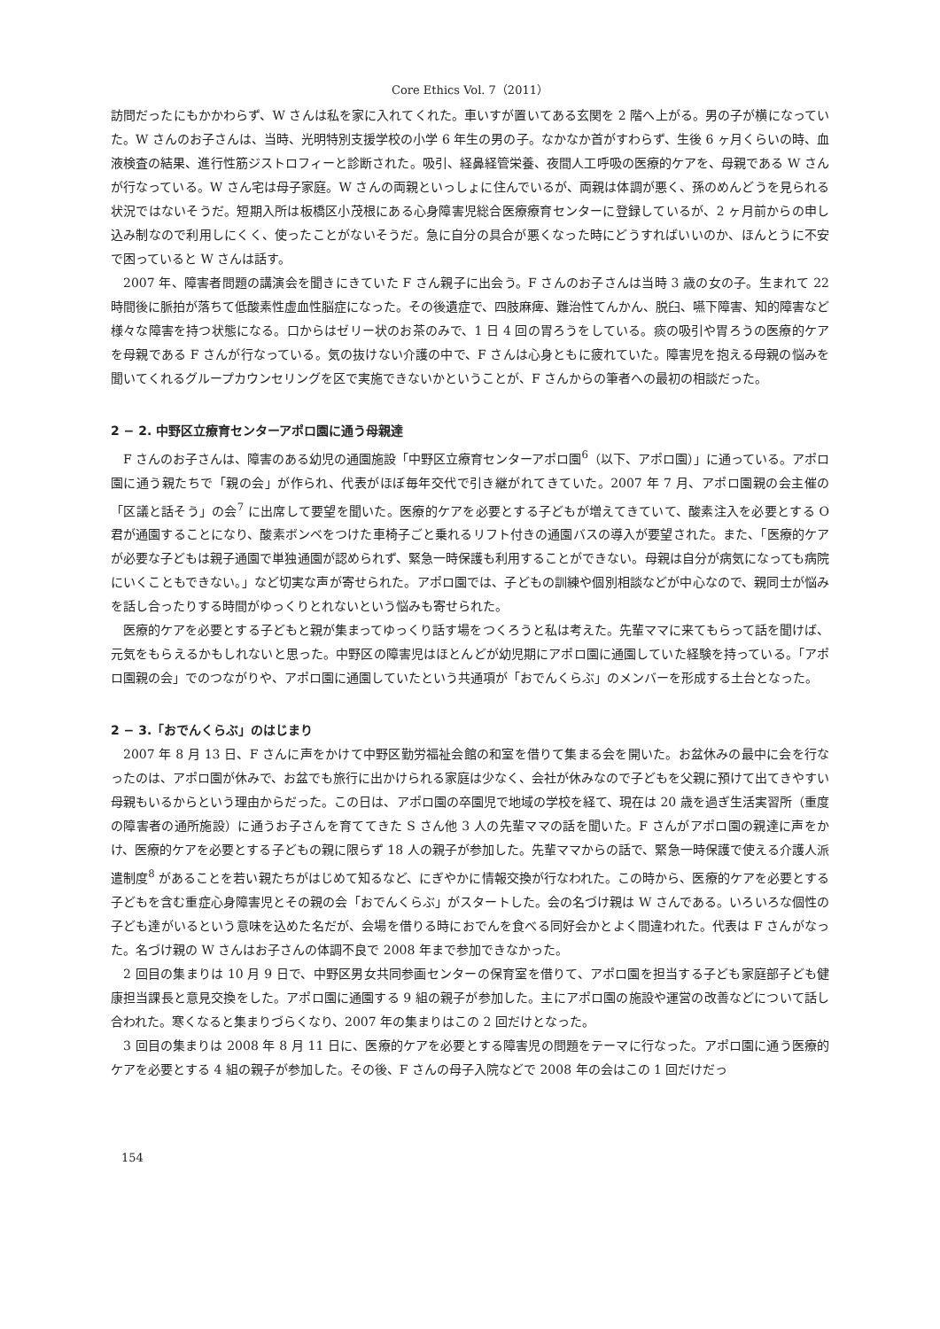Core Ethics Vol. 7（2011）
訪問だったにもかかわらず、W さんは私を家に入れてくれた。車いすが置いてある玄関を 2 階へ上がる。男の子が横になっていた。W さんのお子さんは、当時、光明特別支援学校の小学 6 年生の男の子。なかなか首がすわらず、生後 6 ヶ月くらいの時、血液検査の結果、進行性筋ジストロフィーと診断された。吸引、経鼻経管栄養、夜間人工呼吸の医療的ケアを、母親である W さんが行なっている。W さん宅は母子家庭。W さんの両親といっしょに住んでいるが、両親は体調が悪く、孫のめんどうを見られる状況ではないそうだ。短期入所は板橋区小茂根にある心身障害児総合医療療育センターに登録しているが、2 ヶ月前からの申し込み制なので利用しにくく、使ったことがないそうだ。急に自分の具合が悪くなった時にどうすればいいのか、ほんとうに不安で困っていると W さんは話す。
2007 年、障害者問題の講演会を聞きにきていた F さん親子に出会う。F さんのお子さんは当時 3 歳の女の子。生まれて 22 時間後に脈拍が落ちて低酸素性虚血性脳症になった。その後遺症で、四肢麻痺、難治性てんかん、脱臼、嚥下障害、知的障害など様々な障害を持つ状態になる。口からはゼリー状のお茶のみで、1 日 4 回の胃ろうをしている。痰の吸引や胃ろうの医療的ケアを母親である F さんが行なっている。気の抜けない介護の中で、F さんは心身ともに疲れていた。障害児を抱える母親の悩みを聞いてくれるグループカウンセリングを区で実施できないかということが、F さんからの筆者への最初の相談だった。
2 − 2. 中野区立療育センターアポロ園に通う母親達
F さんのお子さんは、障害のある幼児の通園施設「中野区立療育センターアポロ園<sup>6</sup>（以下、アポロ園）」に通っている。アポロ園に通う親たちで「親の会」が作られ、代表がほぼ毎年交代で引き継がれてきていた。2007 年 7 月、アポロ園親の会主催の「区議と話そう」の会<sup>7</sup> に出席して要望を聞いた。医療的ケアを必要とする子どもが増えてきていて、酸素注入を必要とする O 君が通園することになり、酸素ボンベをつけた車椅子ごと乗れるリフト付きの通園バスの導入が要望された。また、「医療的ケアが必要な子どもは親子通園で単独通園が認められず、緊急一時保護も利用することができない。母親は自分が病気になっても病院にいくこともできない。」など切実な声が寄せられた。アポロ園では、子どもの訓練や個別相談などが中心なので、親同士が悩みを話し合ったりする時間がゆっくりとれないという悩みも寄せられた。
医療的ケアを必要とする子どもと親が集まってゆっくり話す場をつくろうと私は考えた。先輩ママに来てもらって話を聞けば、元気をもらえるかもしれないと思った。中野区の障害児はほとんどが幼児期にアポロ園に通園していた経験を持っている。「アポロ園親の会」でのつながりや、アポロ園に通園していたという共通項が「おでんくらぶ」のメンバーを形成する土台となった。
2 − 3.「おでんくらぶ」のはじまり
2007 年 8 月 13 日、F さんに声をかけて中野区勤労福祉会館の和室を借りて集まる会を開いた。お盆休みの最中に会を行なったのは、アポロ園が休みで、お盆でも旅行に出かけられる家庭は少なく、会社が休みなので子どもを父親に預けて出てきやすい母親もいるからという理由からだった。この日は、アポロ園の卒園児で地域の学校を経て、現在は 20 歳を過ぎ生活実習所（重度の障害者の通所施設）に通うお子さんを育ててきた S さん他 3 人の先輩ママの話を聞いた。F さんがアポロ園の親達に声をかけ、医療的ケアを必要とする子どもの親に限らず 18 人の親子が参加した。先輩ママからの話で、緊急一時保護で使える介護人派遣制度<sup>8</sup> があることを若い親たちがはじめて知るなど、にぎやかに情報交換が行なわれた。この時から、医療的ケアを必要とする子どもを含む重症心身障害児とその親の会「おでんくらぶ」がスタートした。会の名づけ親は W さんである。いろいろな個性の子ども達がいるという意味を込めた名だが、会場を借りる時におでんを食べる同好会かとよく間違われた。代表は F さんがなった。名づけ親の W さんはお子さんの体調不良で 2008 年まで参加できなかった。
2 回目の集まりは 10 月 9 日で、中野区男女共同参画センターの保育室を借りて、アポロ園を担当する子ども家庭部子ども健康担当課長と意見交換をした。アポロ園に通園する 9 組の親子が参加した。主にアポロ園の施設や運営の改善などについて話し合われた。寒くなると集まりづらくなり、2007 年の集まりはこの 2 回だけとなった。
3 回目の集まりは 2008 年 8 月 11 日に、医療的ケアを必要とする障害児の問題をテーマに行なった。アポロ園に通う医療的ケアを必要とする 4 組の親子が参加した。その後、F さんの母子入院などで 2008 年の会はこの 1 回だけだっ
154